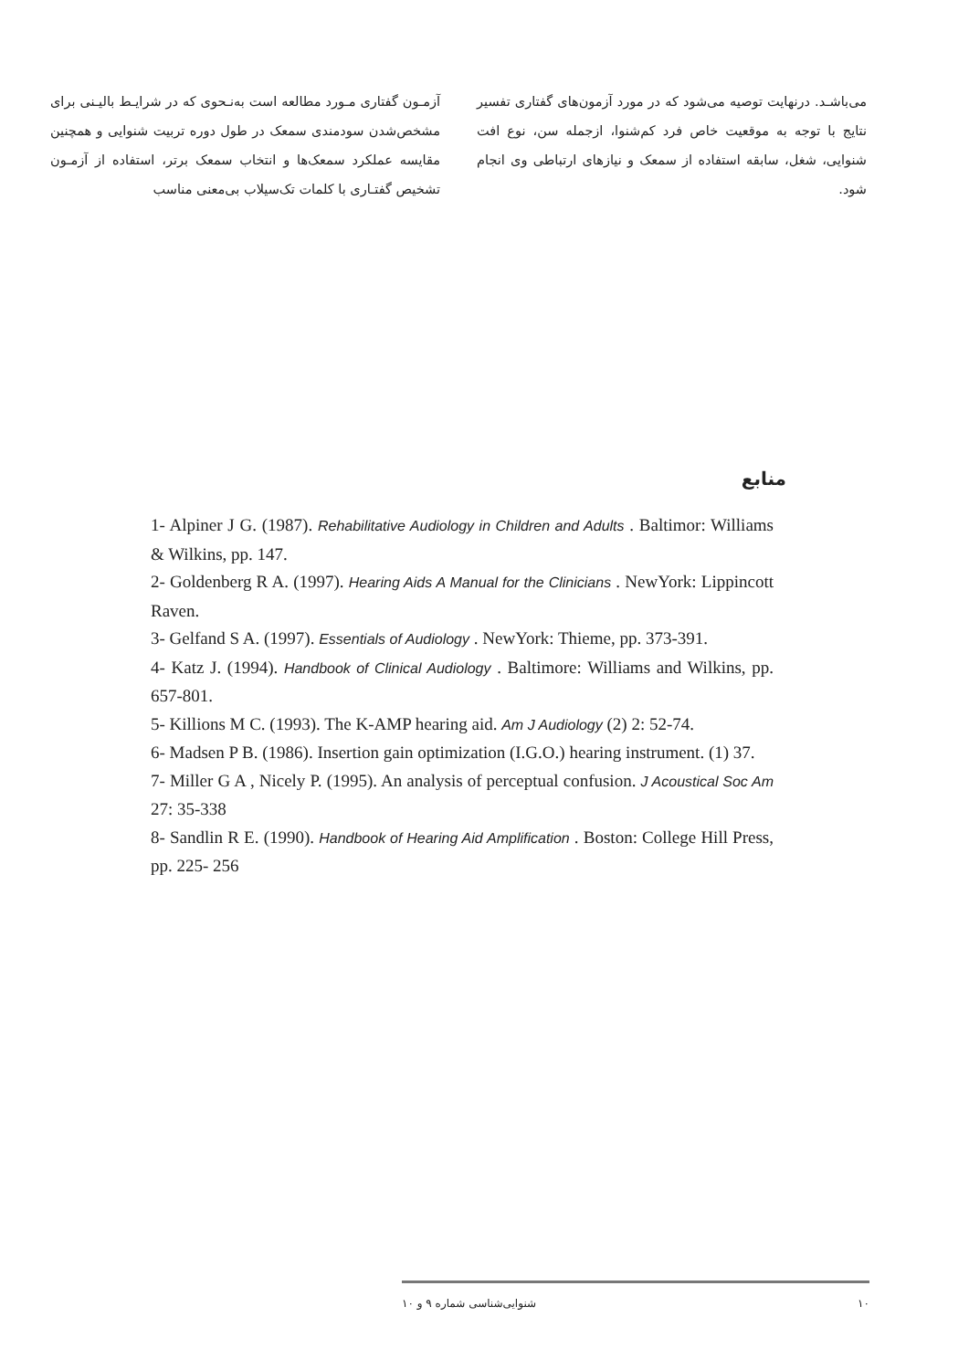آزمـون گفتاری مـورد مطالعه است به‌نـحوی که در شرایـط بالیـنی برای مشخص‌شدن سودمندی سمعک در طول دوره تربیت شنوایی و همچنین مقایسه عملکرد سمعک‌ها و انتخاب سمعک برتر، استفاده از آزمـون تشخیص گفتـاری با کلمات تک‌سیلاب بی‌معنی مناسب
می‌باشـد. درنهایت توصیه می‌شود که در مورد آزمون‌های گفتاری تفسیر نتایج با توجه به موقعیت خاص فرد کم‌شنوا، ازجمله سن، نوع افت شنوایی، شغل، سابقه استفاده از سمعک و نیازهای ارتباطی وی انجام شود.
منابع
1- Alpiner J G. (1987). Rehabilitative Audiology in Children and Adults . Baltimor: Williams & Wilkins, pp. 147.
2- Goldenberg R A. (1997). Hearing Aids A Manual for the Clinicians . NewYork: Lippincott Raven.
3- Gelfand S A. (1997). Essentials of Audiology . NewYork: Thieme, pp. 373-391.
4- Katz J. (1994). Handbook of Clinical Audiology . Baltimore: Williams and Wilkins, pp. 657-801.
5- Killions M C. (1993). The K-AMP hearing aid. Am J Audiology (2) 2: 52-74.
6- Madsen P B. (1986). Insertion gain optimization (I.G.O.) hearing instrument. (1) 37.
7- Miller G A , Nicely P. (1995). An analysis of perceptual confusion. J Acoustical Soc Am 27: 35-338
8- Sandlin R E. (1990). Handbook of Hearing Aid Amplification . Boston: College Hill Press, pp. 225- 256
۱۰ شنوایی‌شناسی شماره ۹ و ۱۰